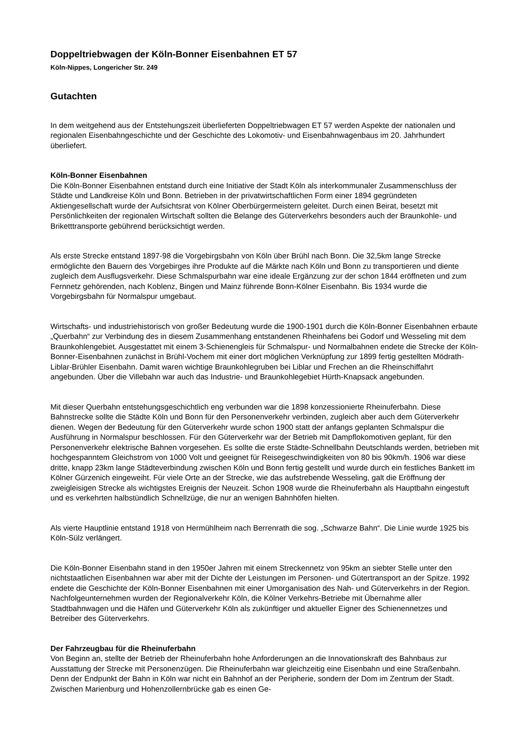Doppeltriebwagen der Köln-Bonner Eisenbahnen ET 57
Köln-Nippes, Longericher Str. 249
Gutachten
In dem weitgehend aus der Entstehungszeit überlieferten Doppeltriebwagen ET 57 werden Aspekte der nationalen und regionalen Eisenbahngeschichte und der Geschichte des Lokomotiv- und Eisenbahnwagenbaus im 20. Jahrhundert überliefert.
Köln-Bonner Eisenbahnen
Die Köln-Bonner Eisenbahnen entstand durch eine Initiative der Stadt Köln als interkommunaler Zusammenschluss der Städte und Landkreise Köln und Bonn. Betrieben in der privatwirtschaftlichen Form einer 1894 gegründeten Aktiengesellschaft wurde der Aufsichtsrat von Kölner Oberbürgermeistern geleitet. Durch einen Beirat, besetzt mit Persönlichkeiten der regionalen Wirtschaft sollten die Belange des Güterverkehrs besonders auch der Braunkohle- und Briketttransporte gebührend berücksichtigt werden.
Als erste Strecke entstand 1897-98 die Vorgebirgsbahn von Köln über Brühl nach Bonn. Die 32,5km lange Strecke ermöglichte den Bauern des Vorgebirges ihre Produkte auf die Märkte nach Köln und Bonn zu transportieren und diente zugleich dem Ausflugsverkehr. Diese Schmalspurbahn war eine ideale Ergänzung zur der schon 1844 eröffneten und zum Fernnetz gehörenden, nach Koblenz, Bingen und Mainz führende Bonn-Kölner Eisenbahn. Bis 1934 wurde die Vorgebirgsbahn für Normalspur umgebaut.
Wirtschafts- und industriehistorisch von großer Bedeutung wurde die 1900-1901 durch die Köln-Bonner Eisenbahnen erbaute „Querbahn“ zur Verbindung des in diesem Zusammenhang entstandenen Rheinhafens bei Godorf und Wesseling mit dem Braunkohlengebiet. Ausgestattet mit einem 3-Schienengleis für Schmalspur- und Normalbahnen endete die Strecke der Köln-Bonner-Eisenbahnen zunächst in Brühl-Vochem mit einer dort möglichen Verknüpfung zur 1899 fertig gestellten Mödrath-Liblar-Brühler Eisenbahn. Damit waren wichtige Braunkohlegruben bei Liblar und Frechen an die Rheinschiffahrt angebunden. Über die Villebahn war auch das Industrie- und Braunkohlegebiet Hürth-Knapsack angebunden.
Mit dieser Querbahn entstehungsgeschichtlich eng verbunden war die 1898 konzessionierte Rheinuferbahn. Diese Bahnstrecke sollte die Städte Köln und Bonn für den Personenverkehr verbinden, zugleich aber auch dem Güterverkehr dienen. Wegen der Bedeutung für den Güterverkehr wurde schon 1900 statt der anfangs geplanten Schmalspur die Ausführung in Normalspur beschlossen. Für den Güterverkehr war der Betrieb mit Dampflokomotiven geplant, für den Personenverkehr elektrische Bahnen vorgesehen. Es sollte die erste Städte-Schnellbahn Deutschlands werden, betrieben mit hochgespanntem Gleichstrom von 1000 Volt und geeignet für Reisegeschwindigkeiten von 80 bis 90km/h. 1906 war diese dritte, knapp 23km lange Städteverbindung zwischen Köln und Bonn fertig gestellt und wurde durch ein festliches Bankett im Kölner Gürzenich eingeweiht. Für viele Orte an der Strecke, wie das aufstrebende Wesseling, galt die Eröffnung der zweigleisigen Strecke als wichtigstes Ereignis der Neuzeit. Schon 1908 wurde die Rheinuferbahn als Hauptbahn eingestuft und es verkehrten halbstündlich Schnellzüge, die nur an wenigen Bahnhöfen hielten.
Als vierte Hauptlinie entstand 1918 von Hermühlheim nach Berrenrath die sog. „Schwarze Bahn“. Die Linie wurde 1925 bis Köln-Sülz verlängert.
Die Köln-Bonner Eisenbahn stand in den 1950er Jahren mit einem Streckennetz von 95km an siebter Stelle unter den nichtstaatlichen Eisenbahnen war aber mit der Dichte der Leistungen im Personen- und Gütertransport an der Spitze. 1992 endete die Geschichte der Köln-Bonner Eisenbahnen mit einer Umorganisation des Nah- und Güterverkehrs in der Region. Nachfolgeunternehmen wurden der Regionalverkehr Köln, die Kölner Verkehrs-Betriebe mit Übernahme aller Stadtbahnwagen und die Häfen und Güterverkehr Köln als zukünftiger und aktueller Eigner des Schienennetzes und Betreiber des Güterverkehrs.
Der Fahrzeugbau für die Rheinuferbahn
Von Beginn an, stellte der Betrieb der Rheinuferbahn hohe Anforderungen an die Innovationskraft des Bahnbaus zur Ausstattung der Strecke mit Personenzügen. Die Rheinuferbahn war gleichzeitig eine Eisenbahn und eine Straßenbahn. Denn der Endpunkt der Bahn in Köln war nicht ein Bahnhof an der Peripherie, sondern der Dom im Zentrum der Stadt. Zwischen Marienburg und Hohenzollernbrücke gab es einen Ge-